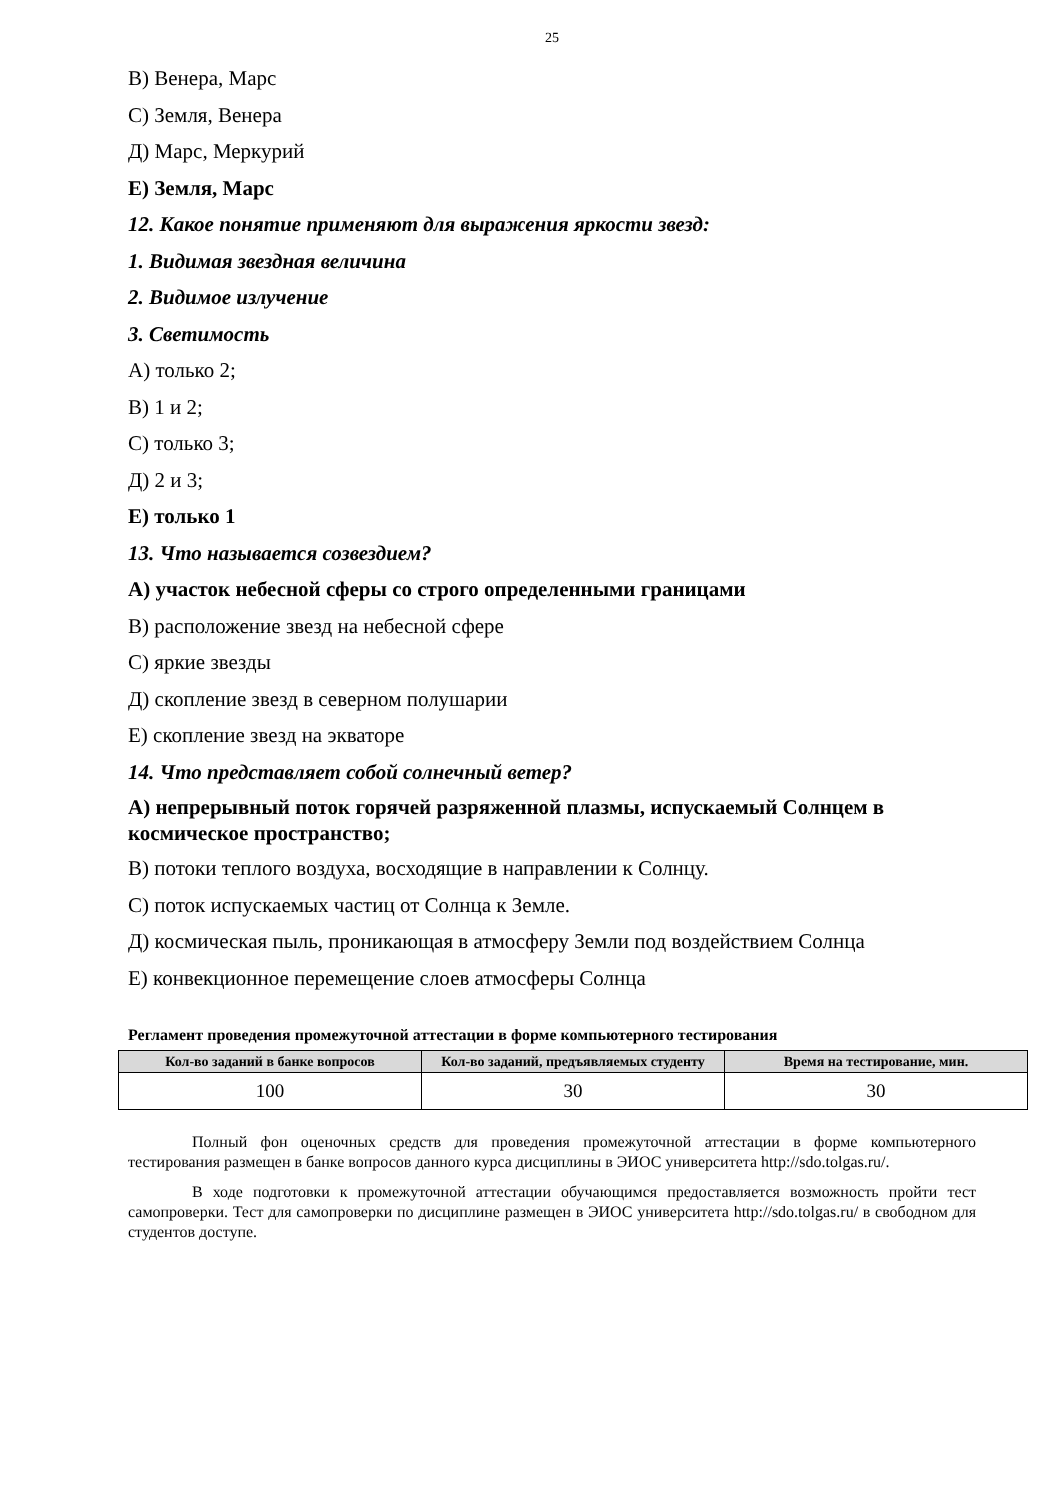25
В) Венера, Марс
С) Земля, Венера
Д) Марс, Меркурий
Е) Земля, Марс
12. Какое понятие применяют для выражения яркости звезд:
1. Видимая звездная величина
2. Видимое излучение
3. Светимость
А) только 2;
В) 1 и 2;
С) только 3;
Д) 2 и 3;
Е) только 1
13. Что называется созвездием?
А) участок небесной сферы со строго определенными границами
В) расположение звезд на небесной сфере
С) яркие звезды
Д) скопление звезд в северном полушарии
Е) скопление звезд на экваторе
14. Что представляет собой солнечный ветер?
А) непрерывный поток горячей разряженной плазмы, испускаемый Солнцем в космическое пространство;
В) потоки теплого воздуха, восходящие в направлении к Солнцу.
С) поток испускаемых частиц от Солнца к Земле.
Д) космическая пыль, проникающая в атмосферу Земли под воздействием Солнца
Е) конвекционное перемещение слоев атмосферы Солнца
Регламент проведения промежуточной аттестации в форме компьютерного тестирования
| Кол-во заданий в банке вопросов | Кол-во заданий, предъявляемых студенту | Время на тестирование, мин. |
| --- | --- | --- |
| 100 | 30 | 30 |
Полный фон оценочных средств для проведения промежуточной аттестации в форме компьютерного тестирования размещен в банке вопросов данного курса дисциплины в ЭИОС университета http://sdo.tolgas.ru/.
В ходе подготовки к промежуточной аттестации обучающимся предоставляется возможность пройти тест самопроверки. Тест для самопроверки по дисциплине размещен в ЭИОС университета http://sdo.tolgas.ru/ в свободном для студентов доступе.